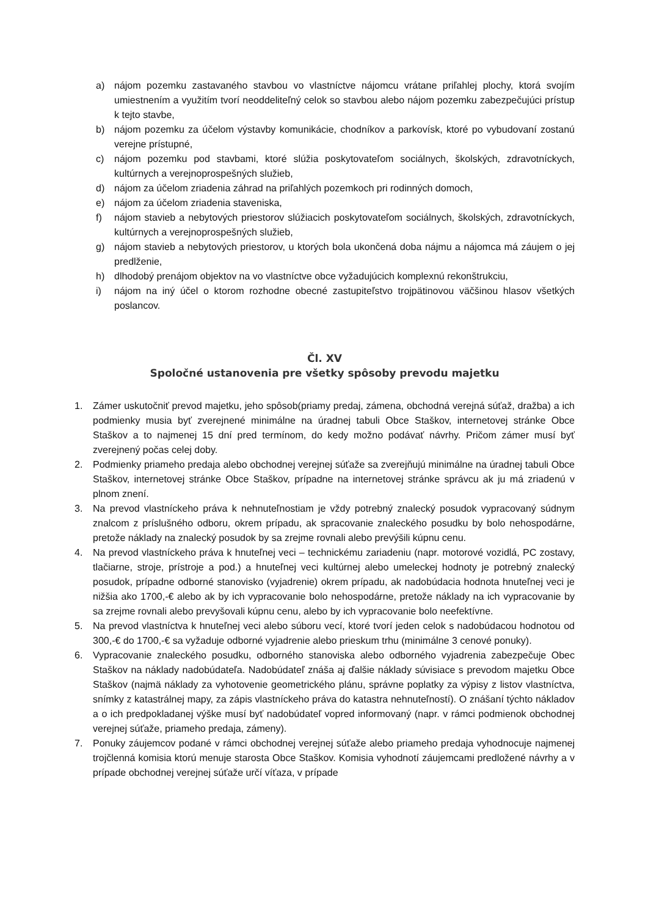a) nájom pozemku zastavaného stavbou vo vlastníctve nájomcu vrátane priľahlej plochy, ktorá svojím umiestnením a využitím tvorí neoddeliteľný celok so stavbou alebo nájom pozemku zabezpečujúci prístup k tejto stavbe,
b) nájom pozemku za účelom výstavby komunikácie, chodníkov a parkovísk, ktoré po vybudovaní zostanú verejne prístupné,
c) nájom pozemku pod stavbami, ktoré slúžia poskytovateľom sociálnych, školských, zdravotníckych, kultúrnych a verejnoprospešných služieb,
d) nájom za účelom zriadenia záhrad na priľahlých pozemkoch pri rodinných domoch,
e) nájom za účelom zriadenia staveniska,
f) nájom stavieb a nebytových priestorov slúžiacich poskytovateľom sociálnych, školských, zdravotníckych, kultúrnych a verejnoprospešných služieb,
g) nájom stavieb a nebytových priestorov, u ktorých bola ukončená doba nájmu a nájomca má záujem o jej predlženie,
h) dlhodobý prenájom objektov na vo vlastníctve obce vyžadujúcich komplexnú rekonštrukciu,
i) nájom na iný účel o ktorom rozhodne obecné zastupiteľstvo trojpätinovou väčšinou hlasov všetkých poslancov.
Čl. XV
Spoločné ustanovenia pre všetky spôsoby prevodu majetku
1. Zámer uskutočniť prevod majetku, jeho spôsob(priamy predaj, zámena, obchodná verejná súťaž, dražba) a ich podmienky musia byť zverejnené minimálne na úradnej tabuli Obce Staškov, internetovej stránke Obce Staškov a to najmenej 15 dní pred termínom, do kedy možno podávať návrhy. Pričom zámer musí byť zverejnený počas celej doby.
2. Podmienky priameho predaja alebo obchodnej verejnej súťaže sa zverejňujú minimálne na úradnej tabuli Obce Staškov, internetovej stránke Obce Staškov, prípadne na internetovej stránke správcu ak ju má zriadenú v plnom znení.
3. Na prevod vlastníckeho práva k nehnuteľnostiam je vždy potrebný znalecký posudok vypracovaný súdnym znalcom z príslušného odboru, okrem prípadu, ak spracovanie znaleckého posudku by bolo nehospodárne, pretože náklady na znalecký posudok by sa zrejme rovnali alebo prevýšili kúpnu cenu.
4. Na prevod vlastníckeho práva k hnuteľnej veci – technickému zariadeniu (napr. motorové vozidlá, PC zostavy, tlačiarne, stroje, prístroje a pod.) a hnuteľnej veci kultúrnej alebo umeleckej hodnoty je potrebný znalecký posudok, prípadne odborné stanovisko (vyjadrenie) okrem prípadu, ak nadobúdacia hodnota hnuteľnej veci je nižšia ako 1700,-€ alebo ak by ich vypracovanie bolo nehospodárne, pretože náklady na ich vypracovanie by sa zrejme rovnali alebo prevyšovali kúpnu cenu, alebo by ich vypracovanie bolo neefektívne.
5. Na prevod vlastníctva k hnuteľnej veci alebo súboru vecí, ktoré tvorí jeden celok s nadobúdacou hodnotou od 300,-€ do 1700,-€ sa vyžaduje odborné vyjadrenie alebo prieskum trhu (minimálne 3 cenové ponuky).
6. Vypracovanie znaleckého posudku, odborného stanoviska alebo odborného vyjadrenia zabezpečuje Obec Staškov na náklady nadobúdateľa. Nadobúdateľ znáša aj ďalšie náklady súvisiace s prevodom majetku Obce Staškov (najmä náklady za vyhotovenie geometrického plánu, správne poplatky za výpisy z listov vlastníctva, snímky z katastrálnej mapy, za zápis vlastníckeho práva do katastra nehnuteľností). O znášaní týchto nákladov a o ich predpokladanej výške musí byť nadobúdateľ vopred informovaný (napr. v rámci podmienok obchodnej verejnej súťaže, priameho predaja, zámeny).
7. Ponuky záujemcov podané v rámci obchodnej verejnej súťaže alebo priameho predaja vyhodnocuje najmenej trojčlenná komisia ktorú menuje starosta Obce Staškov. Komisia vyhodnotí záujemcami predložené návrhy a v prípade obchodnej verejnej súťaže určí víťaza, v prípade